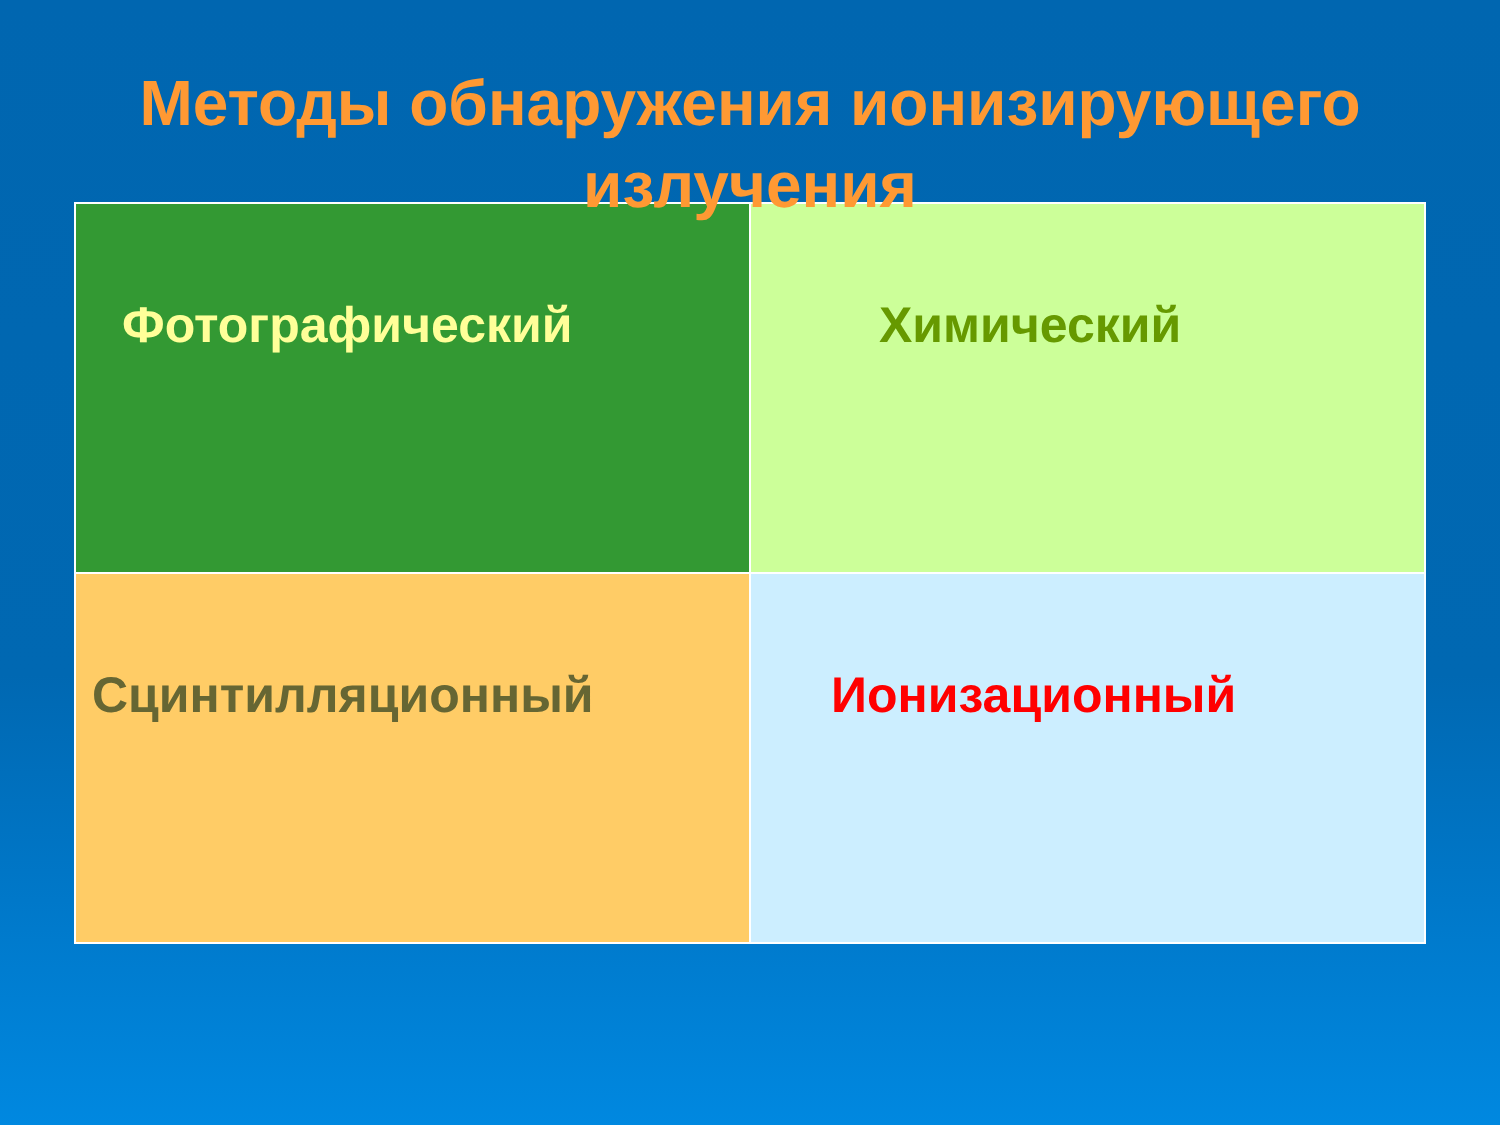Методы обнаружения ионизирующего
излучения
| Фотографический | Химический |
| Сцинтилляционный | Ионизационный |